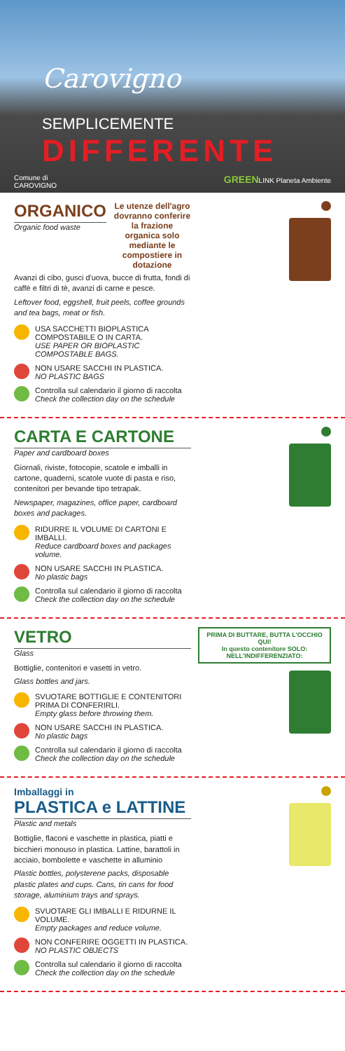Carovigno
SEMPLICEMENTE
DIFFERENTE
Comune di
CAROVIGNO GREENLINK Planeta Ambiente
ORGANICO
Organic food waste
Le utenze dell'agro dovranno conferire la frazione organica solo mediante le compostiere in dotazione
Avanzi di cibo, gusci d'uova, bucce di frutta, fondi di caffè e filtri di tè, avanzi di carne e pesce.
Leftover food, eggshell, fruit peels, coffee grounds and tea bags, meat or fish.
USA SACCHETTI BIOPLASTICA COMPOSTABILE O IN CARTA.
USE PAPER OR BIOPLASTIC COMPOSTABLE BAGS.
NON USARE SACCHI IN PLASTICA.
NO PLASTIC BAGS
Controlla sul calendario il giorno di raccolta
Check the collection day on the schedule
CARTA E CARTONE
Paper and cardboard boxes
Giornali, riviste, fotocopie, scatole e imballi in cartone, quaderni, scatole vuote di pasta e riso, contenitori per bevande tipo tetrapak.
Newspaper, magazines, office paper, cardboard boxes and packages.
RIDURRE IL VOLUME DI CARTONI E IMBALLI.
Reduce cardboard boxes and packages volume.
NON USARE SACCHI IN PLASTICA.
No plastic bags
Controlla sul calendario il giorno di raccolta
Check the collection day on the schedule
VETRO
Glass
Bottiglie, contenitori e vasetti in vetro.
Glass bottles and jars.
SVUOTARE BOTTIGLIE E CONTENITORI PRIMA DI CONFERIRLI.
Empty glass before throwing them.
NON USARE SACCHI IN PLASTICA.
No plastic bags
Controlla sul calendario il giorno di raccolta
Check the collection day on the schedule
PRIMA DI BUTTARE, BUTTA L'OCCHIO QUI!
In questo contenitore SOLO:
NELL'INDIFFERENZIATO:
Imballaggi in
PLASTICA e LATTINE
Plastic and metals
Bottiglie, flaconi e vaschette in plastica, piatti e bicchieri monouso in plastica. Lattine, barattoli in acciaio, bombolette e vaschette in alluminio
Plastic bottles, polysterene packs, disposable plastic plates and cups. Cans, tin cans for food storage, aluminium trays and sprays.
SVUOTARE GLI IMBALLI E RIDURNE IL VOLUME.
Empty packages and reduce volume.
NON CONFERIRE OGGETTI IN PLASTICA.
NO PLASTIC OBJECTS
Controlla sul calendario il giorno di raccolta
Check the collection day on the schedule